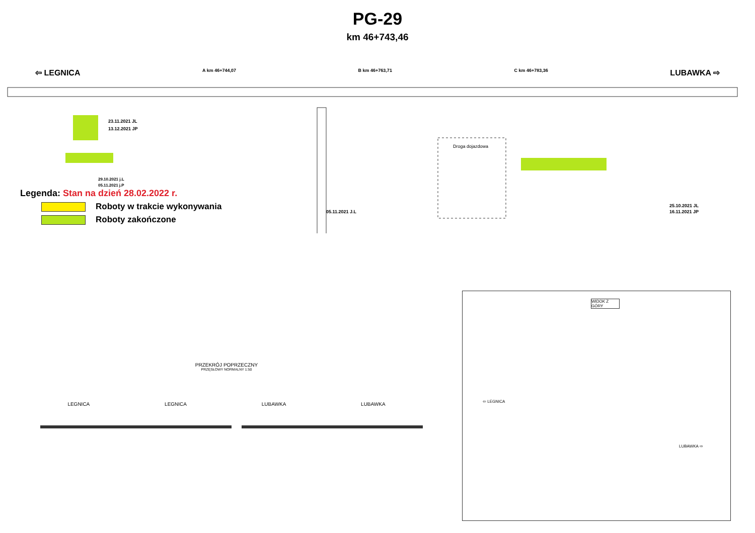PG-29
km 46+743,46
⇦ LEGNICA
A km 46+744,07 B km 46+763,71 C km 46+783,36
LUBAWKA ⇨
Droga dojazdowa
23.11.2021 JL
13.12.2021 JP
29.10.2021 j.L
05.11.2021 j.P
05.11.2021 J.L
25.10.2021 JL
16.11.2021 JP
Legenda: Stan na dzień 28.02.2022 r.
Roboty w trakcie wykonywania
Roboty zakończone
PRZEKRÓJ POPRZECZNY
PRZĘSŁOWY NORMALNY 1:50
LEGNICA LEGNICA LUBAWKA LUBAWKA
WIDOK Z GÓRY
⇦ LEGNICA
LUBAWKA ⇨